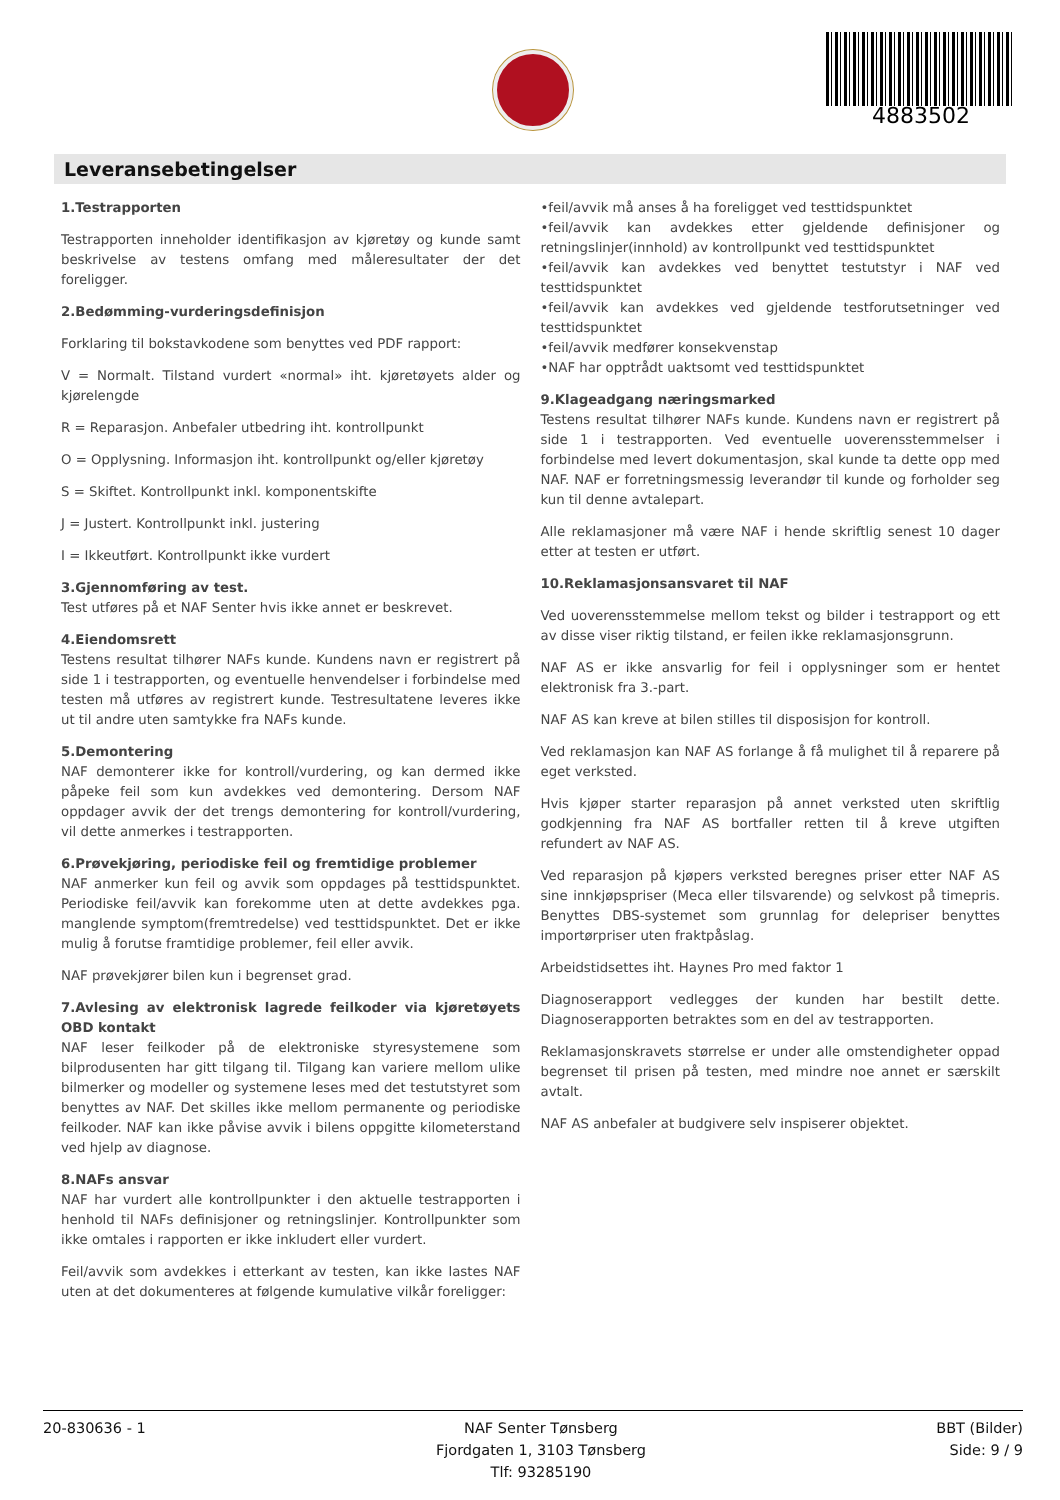4883502
Leveransebetingelser
1.Testrapporten
Testrapporten inneholder identifikasjon av kjøretøy og kunde samt beskrivelse av testens omfang med måleresultater der det foreligger.
2.Bedømming-vurderingsdefinisjon
Forklaring til bokstavkodene som benyttes ved PDF rapport:
V = Normalt. Tilstand vurdert «normal» iht. kjøretøyets alder og kjørelengde
R = Reparasjon. Anbefaler utbedring iht. kontrollpunkt
O = Opplysning. Informasjon iht. kontrollpunkt og/eller kjøretøy
S = Skiftet. Kontrollpunkt inkl. komponentskifte
J = Justert. Kontrollpunkt inkl. justering
I = Ikkeutført. Kontrollpunkt ikke vurdert
3.Gjennomføring av test.
Test utføres på et NAF Senter hvis ikke annet er beskrevet.
4.Eiendomsrett
Testens resultat tilhører NAFs kunde. Kundens navn er registrert på side 1 i testrapporten, og eventuelle henvendelser i forbindelse med testen må utføres av registrert kunde. Testresultatene leveres ikke ut til andre uten samtykke fra NAFs kunde.
5.Demontering
NAF demonterer ikke for kontroll/vurdering, og kan dermed ikke påpeke feil som kun avdekkes ved demontering. Dersom NAF oppdager avvik der det trengs demontering for kontroll/vurdering, vil dette anmerkes i testrapporten.
6.Prøvekjøring, periodiske feil og fremtidige problemer
NAF anmerker kun feil og avvik som oppdages på testtidspunktet. Periodiske feil/avvik kan forekomme uten at dette avdekkes pga. manglende symptom(fremtredelse) ved testtidspunktet. Det er ikke mulig å forutse framtidige problemer, feil eller avvik.
NAF prøvekjører bilen kun i begrenset grad.
7.Avlesing av elektronisk lagrede feilkoder via kjøretøyets OBD kontakt
NAF leser feilkoder på de elektroniske styresystemene som bilprodusenten har gitt tilgang til. Tilgang kan variere mellom ulike bilmerker og modeller og systemene leses med det testutstyret som benyttes av NAF. Det skilles ikke mellom permanente og periodiske feilkoder. NAF kan ikke påvise avvik i bilens oppgitte kilometerstand ved hjelp av diagnose.
8.NAFs ansvar
NAF har vurdert alle kontrollpunkter i den aktuelle testrapporten i henhold til NAFs definisjoner og retningslinjer. Kontrollpunkter som ikke omtales i rapporten er ikke inkludert eller vurdert.
Feil/avvik som avdekkes i etterkant av testen, kan ikke lastes NAF uten at det dokumenteres at følgende kumulative vilkår foreligger:
•feil/avvik må anses å ha foreligget ved testtidspunktet
•feil/avvik kan avdekkes etter gjeldende definisjoner og retningslinjer(innhold) av kontrollpunkt ved testtidspunktet
•feil/avvik kan avdekkes ved benyttet testutstyr i NAF ved testtidspunktet
•feil/avvik kan avdekkes ved gjeldende testforutsetninger ved testtidspunktet
•feil/avvik medfører konsekvenstap
•NAF har opptrådt uaktsomt ved testtidspunktet
9.Klageadgang næringsmarked
Testens resultat tilhører NAFs kunde. Kundens navn er registrert på side 1 i testrapporten. Ved eventuelle uoverensstemmelser i forbindelse med levert dokumentasjon, skal kunde ta dette opp med NAF. NAF er forretningsmessig leverandør til kunde og forholder seg kun til denne avtalepart.
Alle reklamasjoner må være NAF i hende skriftlig senest 10 dager etter at testen er utført.
10.Reklamasjonsansvaret til NAF
Ved uoverensstemmelse mellom tekst og bilder i testrapport og ett av disse viser riktig tilstand, er feilen ikke reklamasjonsgrunn.
NAF AS er ikke ansvarlig for feil i opplysninger som er hentet elektronisk fra 3.-part.
NAF AS kan kreve at bilen stilles til disposisjon for kontroll.
Ved reklamasjon kan NAF AS forlange å få mulighet til å reparere på eget verksted.
Hvis kjøper starter reparasjon på annet verksted uten skriftlig godkjenning fra NAF AS bortfaller retten til å kreve utgiften refundert av NAF AS.
Ved reparasjon på kjøpers verksted beregnes priser etter NAF AS sine innkjøpspriser (Meca eller tilsvarende) og selvkost på timepris. Benyttes DBS-systemet som grunnlag for delepriser benyttes importørpriser uten fraktpåslag.
Arbeidstidsettes iht. Haynes Pro med faktor 1
Diagnoserapport vedlegges der kunden har bestilt dette. Diagnoserapporten betraktes som en del av testrapporten.
Reklamasjonskravets størrelse er under alle omstendigheter oppad begrenset til prisen på testen, med mindre noe annet er særskilt avtalt.
NAF AS anbefaler at budgivere selv inspiserer objektet.
20-830636 - 1 NAF Senter Tønsberg
Fjordgaten 1, 3103 Tønsberg
Tlf: 93285190
BBT (Bilder)
Side: 9 / 9